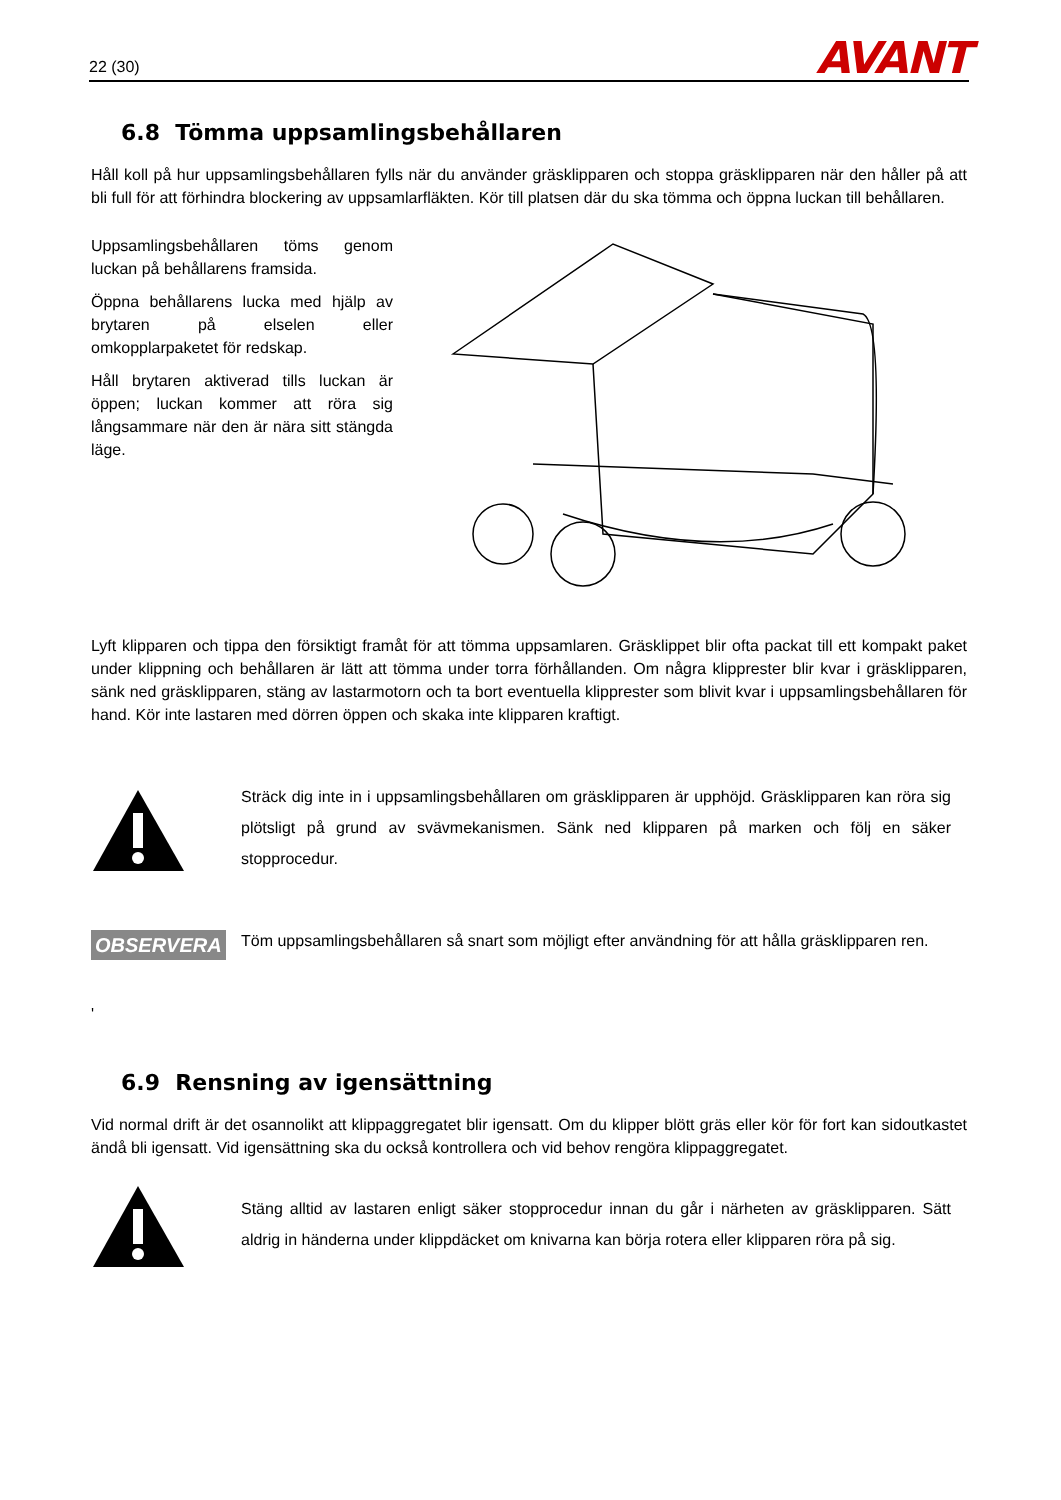22 (30)
AVANT
6.8 Tömma uppsamlingsbehållaren
Håll koll på hur uppsamlingsbehållaren fylls när du använder gräsklipparen och stoppa gräsklipparen när den håller på att bli full för att förhindra blockering av uppsamlarfläkten. Kör till platsen där du ska tömma och öppna luckan till behållaren.
Uppsamlingsbehållaren töms genom luckan på behållarens framsida.
Öppna behållarens lucka med hjälp av brytaren på elselen eller omkopplarpaketet för redskap.
Håll brytaren aktiverad tills luckan är öppen; luckan kommer att röra sig långsammare när den är nära sitt stängda läge.
Lyft klipparen och tippa den försiktigt framåt för att tömma uppsamlaren. Gräsklippet blir ofta packat till ett kompakt paket under klippning och behållaren är lätt att tömma under torra förhållanden. Om några klipprester blir kvar i gräsklipparen, sänk ned gräsklipparen, stäng av lastarmotorn och ta bort eventuella klipprester som blivit kvar i uppsamlingsbehållaren för hand. Kör inte lastaren med dörren öppen och skaka inte klipparen kraftigt.
Sträck dig inte in i uppsamlingsbehållaren om gräsklipparen är upphöjd. Gräsklipparen kan röra sig plötsligt på grund av svävmekanismen. Sänk ned klipparen på marken och följ en säker stopprocedur.
OBSERVERA
Töm uppsamlingsbehållaren så snart som möjligt efter användning för att hålla gräsklipparen ren.
'
6.9 Rensning av igensättning
Vid normal drift är det osannolikt att klippaggregatet blir igensatt. Om du klipper blött gräs eller kör för fort kan sidoutkastet ändå bli igensatt. Vid igensättning ska du också kontrollera och vid behov rengöra klippaggregatet.
Stäng alltid av lastaren enligt säker stopprocedur innan du går i närheten av gräsklipparen. Sätt aldrig in händerna under klippdäcket om knivarna kan börja rotera eller klipparen röra på sig.